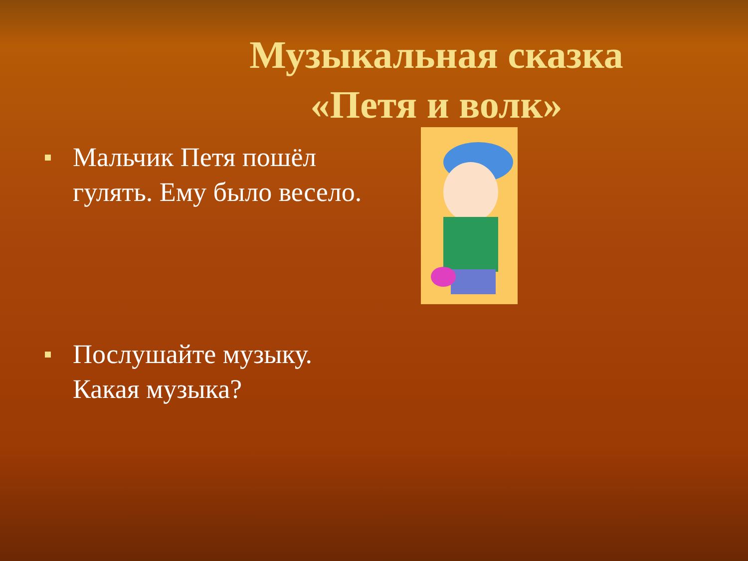Музыкальная сказка
«Петя и волк»
Мальчик Петя пошёл гулять. Ему было весело.
Послушайте музыку. Какая музыка?